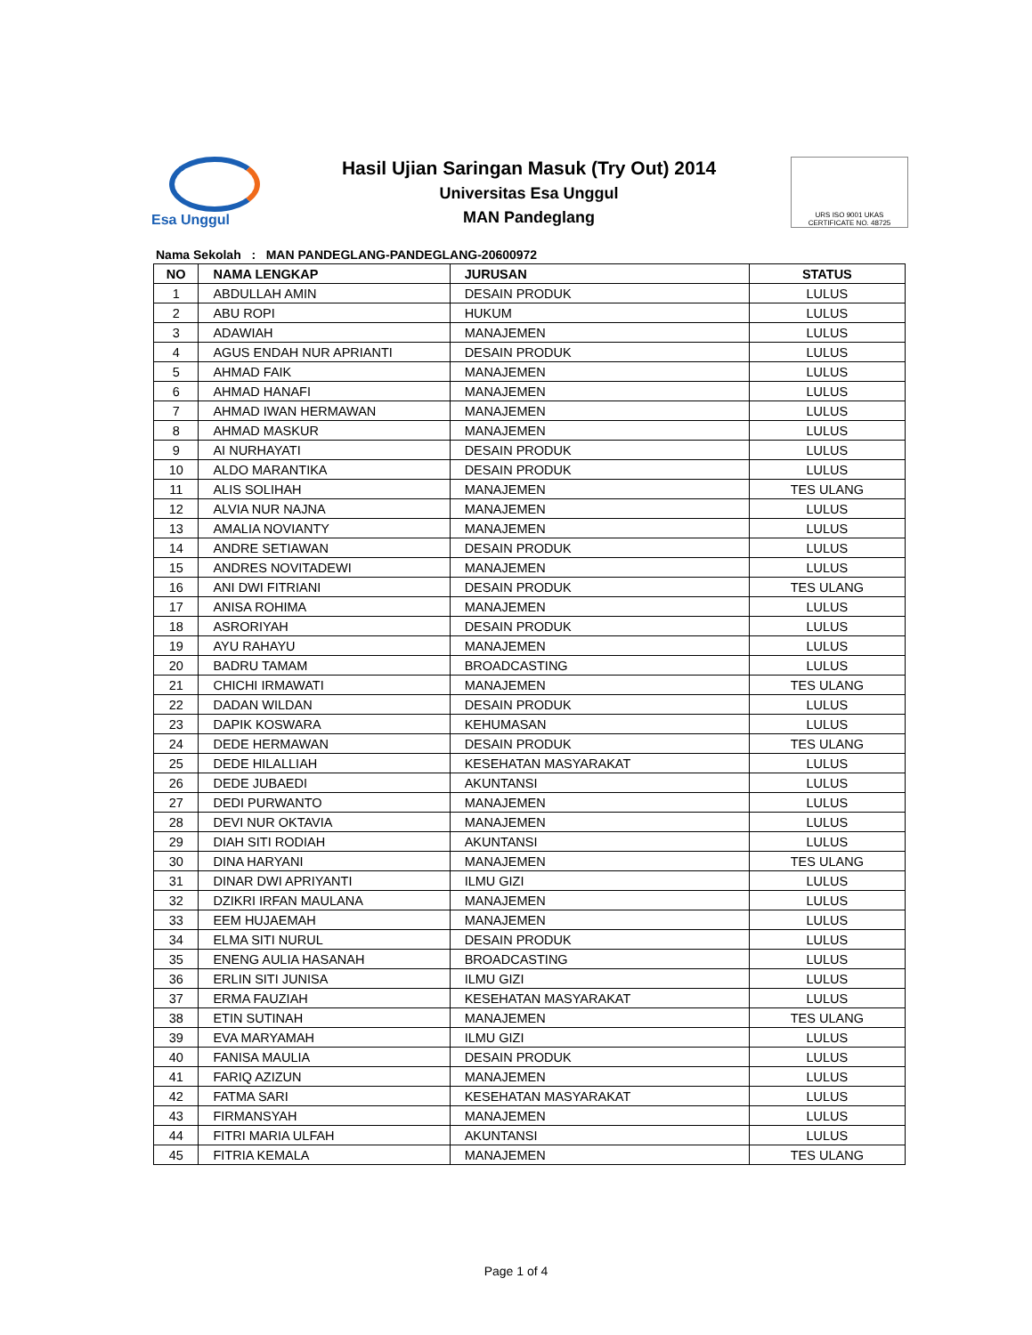Esa Unggul
Hasil Ujian Saringan Masuk (Try Out) 2014
Universitas Esa Unggul
MAN Pandeglang
URS ISO 9001 UKAS
CERTIFICATE NO. 48725
Nama Sekolah : MAN PANDEGLANG-PANDEGLANG-20600972
| NO | NAMA LENGKAP | JURUSAN | STATUS |
| --- | --- | --- | --- |
| 1 | ABDULLAH AMIN | DESAIN PRODUK | LULUS |
| 2 | ABU ROPI | HUKUM | LULUS |
| 3 | ADAWIAH | MANAJEMEN | LULUS |
| 4 | AGUS ENDAH NUR APRIANTI | DESAIN PRODUK | LULUS |
| 5 | AHMAD FAIK | MANAJEMEN | LULUS |
| 6 | AHMAD HANAFI | MANAJEMEN | LULUS |
| 7 | AHMAD IWAN HERMAWAN | MANAJEMEN | LULUS |
| 8 | AHMAD MASKUR | MANAJEMEN | LULUS |
| 9 | AI NURHAYATI | DESAIN PRODUK | LULUS |
| 10 | ALDO MARANTIKA | DESAIN PRODUK | LULUS |
| 11 | ALIS SOLIHAH | MANAJEMEN | TES ULANG |
| 12 | ALVIA NUR NAJNA | MANAJEMEN | LULUS |
| 13 | AMALIA NOVIANTY | MANAJEMEN | LULUS |
| 14 | ANDRE SETIAWAN | DESAIN PRODUK | LULUS |
| 15 | ANDRES NOVITADEWI | MANAJEMEN | LULUS |
| 16 | ANI DWI FITRIANI | DESAIN PRODUK | TES ULANG |
| 17 | ANISA ROHIMA | MANAJEMEN | LULUS |
| 18 | ASRORIYAH | DESAIN PRODUK | LULUS |
| 19 | AYU RAHAYU | MANAJEMEN | LULUS |
| 20 | BADRU TAMAM | BROADCASTING | LULUS |
| 21 | CHICHI IRMAWATI | MANAJEMEN | TES ULANG |
| 22 | DADAN WILDAN | DESAIN PRODUK | LULUS |
| 23 | DAPIK KOSWARA | KEHUMASAN | LULUS |
| 24 | DEDE HERMAWAN | DESAIN PRODUK | TES ULANG |
| 25 | DEDE HILALLIAH | KESEHATAN MASYARAKAT | LULUS |
| 26 | DEDE JUBAEDI | AKUNTANSI | LULUS |
| 27 | DEDI PURWANTO | MANAJEMEN | LULUS |
| 28 | DEVI NUR OKTAVIA | MANAJEMEN | LULUS |
| 29 | DIAH SITI RODIAH | AKUNTANSI | LULUS |
| 30 | DINA HARYANI | MANAJEMEN | TES ULANG |
| 31 | DINAR DWI APRIYANTI | ILMU GIZI | LULUS |
| 32 | DZIKRI IRFAN MAULANA | MANAJEMEN | LULUS |
| 33 | EEM HUJAEMAH | MANAJEMEN | LULUS |
| 34 | ELMA SITI NURUL | DESAIN PRODUK | LULUS |
| 35 | ENENG AULIA HASANAH | BROADCASTING | LULUS |
| 36 | ERLIN SITI JUNISA | ILMU GIZI | LULUS |
| 37 | ERMA FAUZIAH | KESEHATAN MASYARAKAT | LULUS |
| 38 | ETIN SUTINAH | MANAJEMEN | TES ULANG |
| 39 | EVA MARYAMAH | ILMU GIZI | LULUS |
| 40 | FANISA MAULIA | DESAIN PRODUK | LULUS |
| 41 | FARIQ AZIZUN | MANAJEMEN | LULUS |
| 42 | FATMA SARI | KESEHATAN MASYARAKAT | LULUS |
| 43 | FIRMANSYAH | MANAJEMEN | LULUS |
| 44 | FITRI MARIA ULFAH | AKUNTANSI | LULUS |
| 45 | FITRIA KEMALA | MANAJEMEN | TES ULANG |
Page 1 of 4